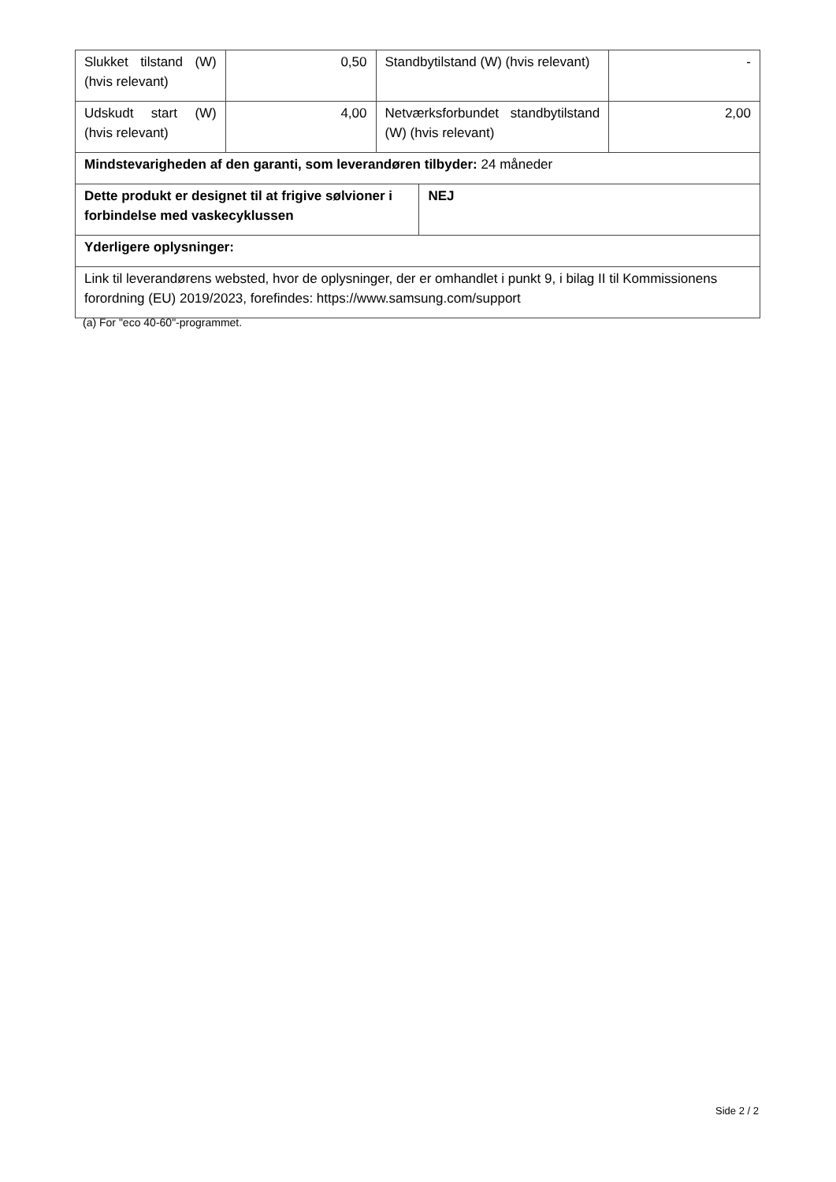| Slukket tilstand (W) (hvis relevant) | 0,50 | Standbytilstand (W) (hvis relevant) | | - |
| Udskudt start (W) (hvis relevant) | 4,00 | Netværksforbundet standbytilstand (W) (hvis relevant) | | 2,00 |
| Mindstevarigheden af den garanti, som leverandøren tilbyder: 24 måneder | | | | |
| Dette produkt er designet til at frigive sølvioner i forbindelse med vaskecyklussen | | | NEJ | |
| Yderligere oplysninger: | | | | |
| Link til leverandørens websted, hvor de oplysninger, der er omhandlet i punkt 9, i bilag II til Kommissionens forordning (EU) 2019/2023, forefindes: https://www.samsung.com/support | | | | |
(a) For "eco 40-60"-programmet.
Side 2 / 2